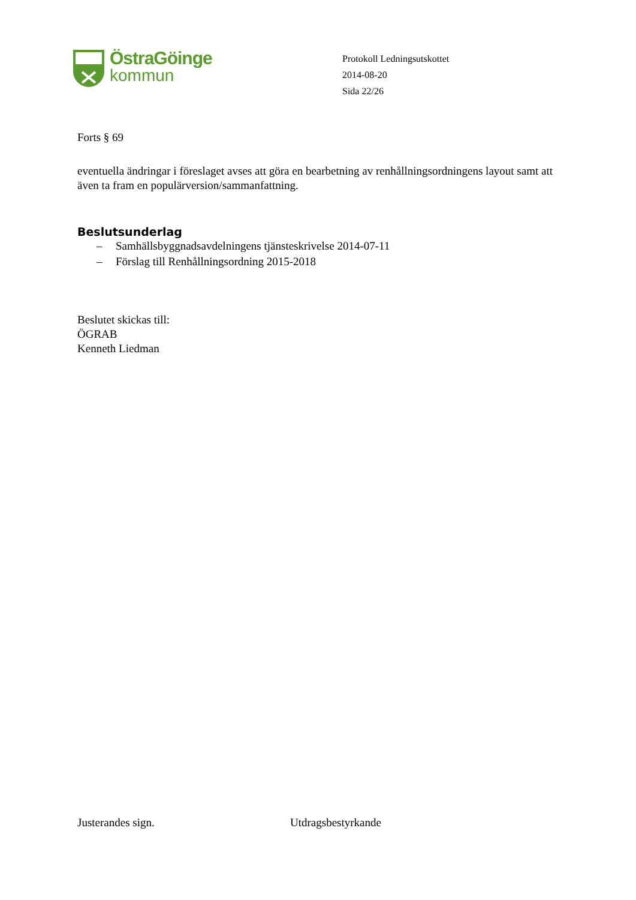ÖstraGöinge
kommun
Protokoll Ledningsutskottet
2014-08-20
Sida 22/26
Forts § 69
eventuella ändringar i föreslaget avses att göra en bearbetning av renhållningsordningens layout samt att även ta fram en populärversion/sammanfattning.
Beslutsunderlag
– Samhällsbyggnadsavdelningens tjänsteskrivelse 2014-07-11
– Förslag till Renhållningsordning 2015-2018
Beslutet skickas till:
ÖGRAB
Kenneth Liedman
Justerandes sign. Utdragsbestyrkande